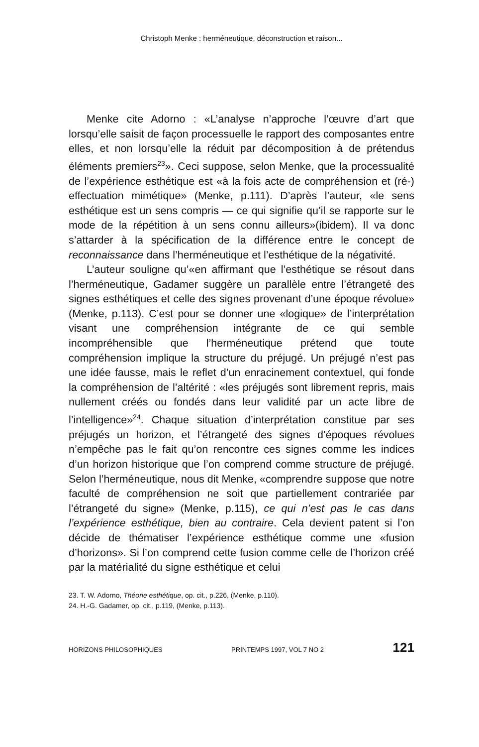Christoph Menke : herméneutique, déconstruction et raison...
Menke cite Adorno : «L’analyse n’approche l’œuvre d’art que lorsqu’elle saisit de façon processuelle le rapport des composantes entre elles, et non lorsqu’elle la réduit par décomposition à de prétendus éléments premiers<sup>23</sup>». Ceci suppose, selon Menke, que la processualité de l’expérience esthétique est «à la fois acte de compréhension et (ré-) effectuation mimétique» (Menke, p.111). D’après l’auteur, «le sens esthétique est un sens compris — ce qui signifie qu’il se rapporte sur le mode de la répétition à un sens connu ailleurs»(ibidem). Il va donc s’attarder à la spécification de la différence entre le concept de reconnaissance dans l’herméneutique et l’esthétique de la négativité.
L’auteur souligne qu’«en affirmant que l’esthétique se résout dans l’herméneutique, Gadamer suggère un parallèle entre l’étrangeté des signes esthétiques et celle des signes provenant d’une époque révolue» (Menke, p.113). C’est pour se donner une «logique» de l’interprétation visant une compréhension intégrante de ce qui semble incompréhensible que l’herméneutique prétend que toute compréhension implique la structure du préjugé. Un préjugé n’est pas une idée fausse, mais le reflet d’un enracinement contextuel, qui fonde la compréhension de l’altérité : «les préjugés sont librement repris, mais nullement créés ou fondés dans leur validité par un acte libre de l’intelligence»<sup>24</sup>. Chaque situation d’interprétation constitue par ses préjugés un horizon, et l’étrangeté des signes d’époques révolues n’empêche pas le fait qu’on rencontre ces signes comme les indices d’un horizon historique que l’on comprend comme structure de préjugé. Selon l’herméneutique, nous dit Menke, «comprendre suppose que notre faculté de compréhension ne soit que partiellement contrariée par l’étrangeté du signe» (Menke, p.115), ce qui n’est pas le cas dans l’expérience esthétique, bien au contraire. Cela devient patent si l’on décide de thématiser l’expérience esthétique comme une «fusion d’horizons». Si l’on comprend cette fusion comme celle de l’horizon créé par la matérialité du signe esthétique et celui
23. T. W. Adorno, Théorie esthétique, op. cit., p.226, (Menke, p.110).
24. H.-G. Gadamer, op. cit., p.119, (Menke, p.113).
HORIZONS PHILOSOPHIQUES PRINTEMPS 1997, VOL 7 NO 2 121